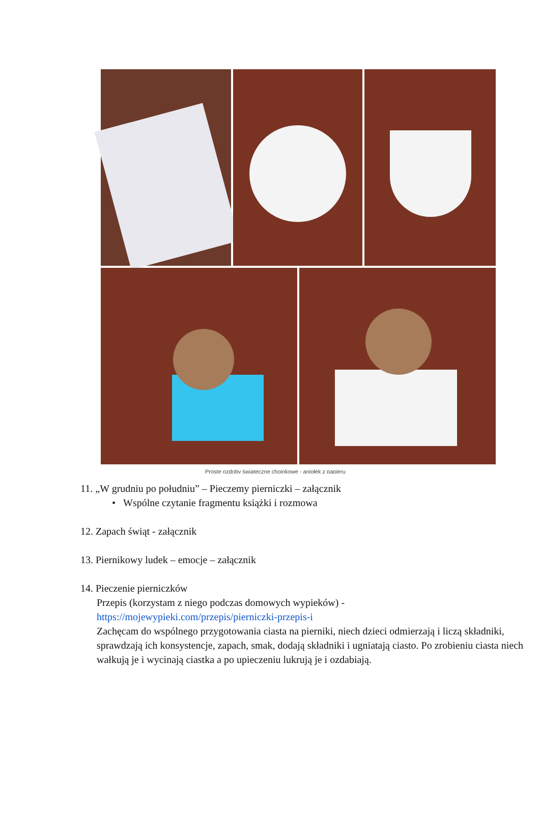Proste ozdoby świąteczne choinkowe - aniołek z papieru
11. „W grudniu po południu” – Pieczemy pierniczki – załącznik
• Wspólne czytanie fragmentu książki i rozmowa
12. Zapach świąt - załącznik
13. Piernikowy ludek – emocje – załącznik
14. Pieczenie pierniczków
Przepis (korzystam z niego podczas domowych wypieków) -
https://mojewypieki.com/przepis/pierniczki-przepis-i
Zachęcam do wspólnego przygotowania ciasta na pierniki, niech dzieci odmierzają i liczą składniki, sprawdzają ich konsystencje, zapach, smak, dodają składniki i ugniatają ciasto. Po zrobieniu ciasta niech wałkują je i wycinają ciastka a po upieczeniu lukrują je i ozdabiają.